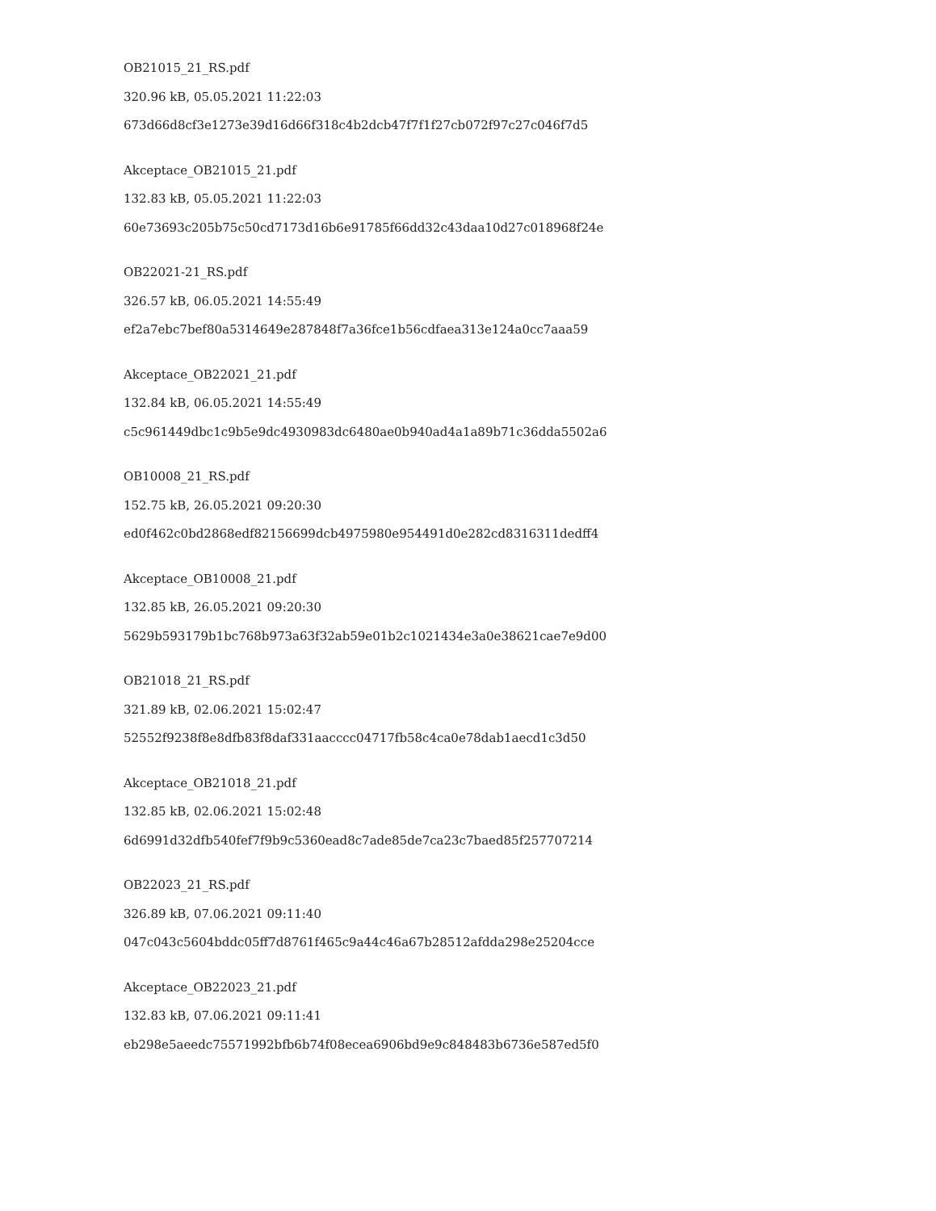OB21015_21_RS.pdf
320.96 kB, 05.05.2021 11:22:03
673d66d8cf3e1273e39d16d66f318c4b2dcb47f7f1f27cb072f97c27c046f7d5
Akceptace_OB21015_21.pdf
132.83 kB, 05.05.2021 11:22:03
60e73693c205b75c50cd7173d16b6e91785f66dd32c43daa10d27c018968f24e
OB22021-21_RS.pdf
326.57 kB, 06.05.2021 14:55:49
ef2a7ebc7bef80a5314649e287848f7a36fce1b56cdfaea313e124a0cc7aaa59
Akceptace_OB22021_21.pdf
132.84 kB, 06.05.2021 14:55:49
c5c961449dbc1c9b5e9dc4930983dc6480ae0b940ad4a1a89b71c36dda5502a6
OB10008_21_RS.pdf
152.75 kB, 26.05.2021 09:20:30
ed0f462c0bd2868edf82156699dcb4975980e954491d0e282cd8316311dedff4
Akceptace_OB10008_21.pdf
132.85 kB, 26.05.2021 09:20:30
5629b593179b1bc768b973a63f32ab59e01b2c1021434e3a0e38621cae7e9d00
OB21018_21_RS.pdf
321.89 kB, 02.06.2021 15:02:47
52552f9238f8e8dfb83f8daf331aacccc04717fb58c4ca0e78dab1aecd1c3d50
Akceptace_OB21018_21.pdf
132.85 kB, 02.06.2021 15:02:48
6d6991d32dfb540fef7f9b9c5360ead8c7ade85de7ca23c7baed85f257707214
OB22023_21_RS.pdf
326.89 kB, 07.06.2021 09:11:40
047c043c5604bddc05ff7d8761f465c9a44c46a67b28512afdda298e25204cce
Akceptace_OB22023_21.pdf
132.83 kB, 07.06.2021 09:11:41
eb298e5aeedc75571992bfb6b74f08ecea6906bd9e9c848483b6736e587ed5f0